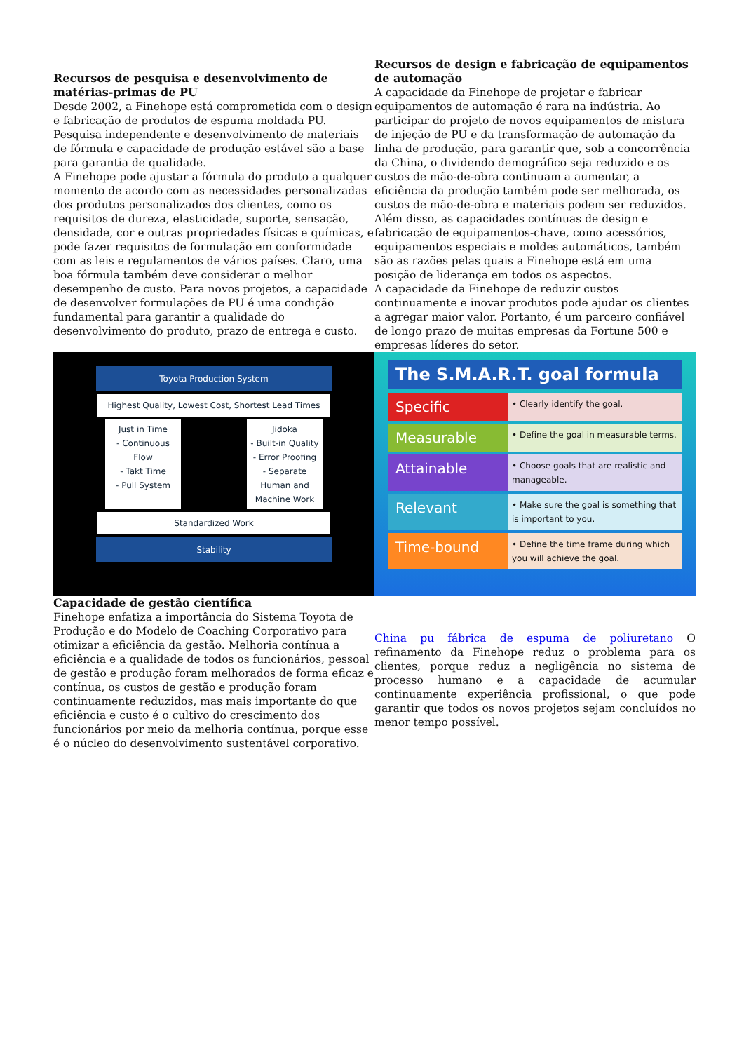Recursos de pesquisa e desenvolvimento de matérias-primas de PU
Desde 2002, a Finehope está comprometida com o design e fabricação de produtos de espuma moldada PU. Pesquisa independente e desenvolvimento de materiais de fórmula e capacidade de produção estável são a base para garantia de qualidade.
A Finehope pode ajustar a fórmula do produto a qualquer momento de acordo com as necessidades personalizadas dos produtos personalizados dos clientes, como os requisitos de dureza, elasticidade, suporte, sensação, densidade, cor e outras propriedades físicas e químicas, e pode fazer requisitos de formulação em conformidade com as leis e regulamentos de vários países. Claro, uma boa fórmula também deve considerar o melhor desempenho de custo. Para novos projetos, a capacidade de desenvolver formulações de PU é uma condição fundamental para garantir a qualidade do desenvolvimento do produto, prazo de entrega e custo.
Recursos de design e fabricação de equipamentos de automação
A capacidade da Finehope de projetar e fabricar equipamentos de automação é rara na indústria. Ao participar do projeto de novos equipamentos de mistura de injeção de PU e da transformação de automação da linha de produção, para garantir que, sob a concorrência da China, o dividendo demográfico seja reduzido e os custos de mão-de-obra continuam a aumentar, a eficiência da produção também pode ser melhorada, os custos de mão-de-obra e materiais podem ser reduzidos. Além disso, as capacidades contínuas de design e fabricação de equipamentos-chave, como acessórios, equipamentos especiais e moldes automáticos, também são as razões pelas quais a Finehope está em uma posição de liderança em todos os aspectos.
A capacidade da Finehope de reduzir custos continuamente e inovar produtos pode ajudar os clientes a agregar maior valor. Portanto, é um parceiro confiável de longo prazo de muitas empresas da Fortune 500 e empresas líderes do setor.
Toyota Production System
Highest Quality, Lowest Cost, Shortest Lead Times
Just in Time
- Continuous Flow
- Takt Time
- Pull System
Jidoka
- Built-in Quality
- Error Proofing
- Separate Human and Machine Work
Standardized Work
Stability
The S.M.A.R.T. goal formula
Specific
• Clearly identify the goal.
Measurable
• Define the goal in measurable terms.
Attainable
• Choose goals that are realistic and manageable.
Relevant
• Make sure the goal is something that is important to you.
Time-bound
• Define the time frame during which you will achieve the goal.
Capacidade de gestão científica
Finehope enfatiza a importância do Sistema Toyota de Produção e do Modelo de Coaching Corporativo para otimizar a eficiência da gestão. Melhoria contínua a eficiência e a qualidade de todos os funcionários, pessoal de gestão e produção foram melhorados de forma eficaz e contínua, os custos de gestão e produção foram continuamente reduzidos, mas mais importante do que eficiência e custo é o cultivo do crescimento dos funcionários por meio da melhoria contínua, porque esse é o núcleo do desenvolvimento sustentável corporativo.
China pu fábrica de espuma de poliuretano O refinamento da Finehope reduz o problema para os clientes, porque reduz a negligência no sistema de processo humano e a capacidade de acumular continuamente experiência profissional, o que pode garantir que todos os novos projetos sejam concluídos no menor tempo possível.